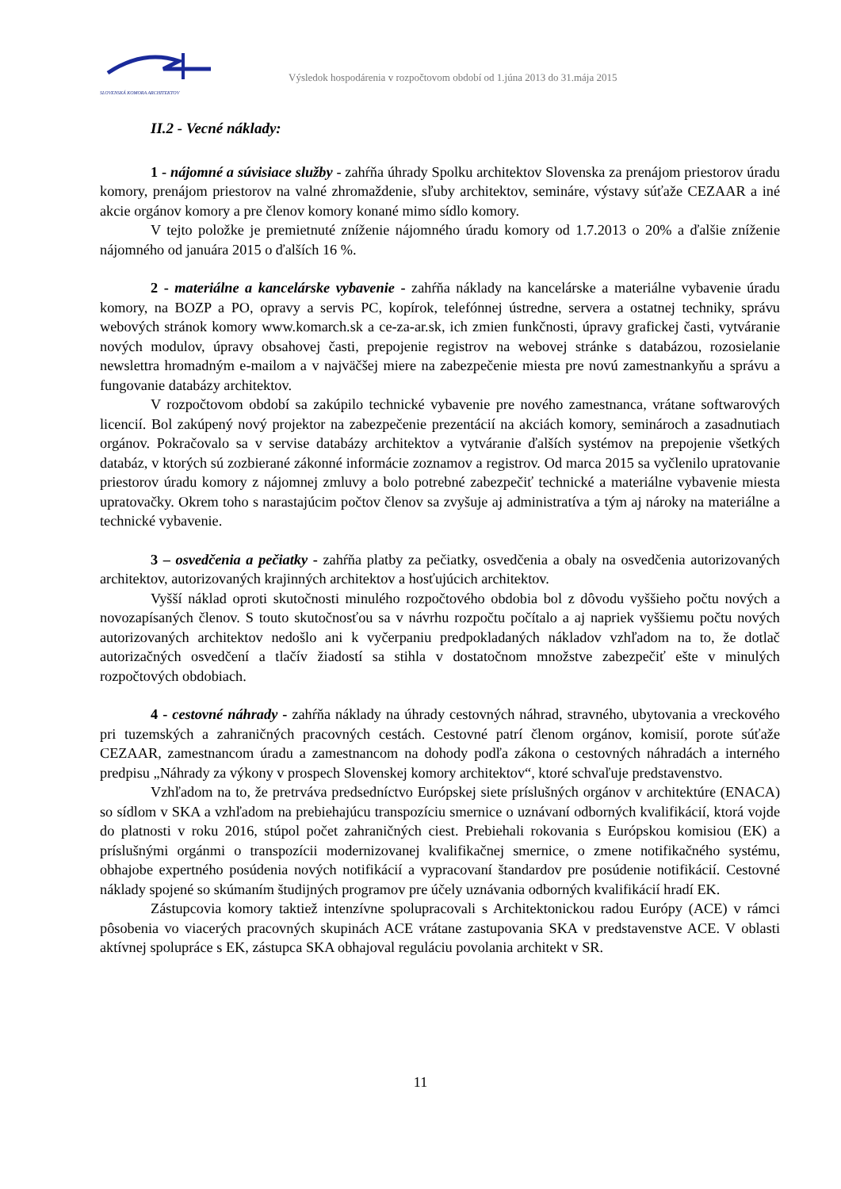SLOVENSKÁ KOMORA ARCHITEKTOV
Výsledok hospodárenia v rozpočtovom období od 1.júna 2013 do 31.mája 2015
II.2 - Vecné náklady:
1 - nájomné a súvisiace služby - zahŕňa úhrady Spolku architektov Slovenska za prenájom priestorov úradu komory, prenájom priestorov na valné zhromaždenie, sľuby architektov, semináre, výstavy súťaže CEZAAR a iné akcie orgánov komory a pre členov komory konané mimo sídlo komory.
V tejto položke je premietnuté zníženie nájomného úradu komory od 1.7.2013 o 20% a ďalšie zníženie nájomného od januára 2015 o ďalších 16 %.
2 - materiálne a kancelárske vybavenie - zahŕňa náklady na kancelárske a materiálne vybavenie úradu komory, na BOZP a PO, opravy a servis PC, kopírok, telefónnej ústredne, servera a ostatnej techniky, správu webových stránok komory www.komarch.sk a ce-za-ar.sk, ich zmien funkčnosti, úpravy grafickej časti, vytváranie nových modulov, úpravy obsahovej časti, prepojenie registrov na webovej stránke s databázou, rozosielanie newslettra hromadným e-mailom a v najväčšej miere na zabezpečenie miesta pre novú zamestnankyňu a správu a fungovanie databázy architektov.
V rozpočtovom období sa zakúpilo technické vybavenie pre nového zamestnanca, vrátane softwarových licencií. Bol zakúpený nový projektor na zabezpečenie prezentácií na akciách komory, seminároch a zasadnutiach orgánov. Pokračovalo sa v servise databázy architektov a vytváranie ďalších systémov na prepojenie všetkých databáz, v ktorých sú zozbierané zákonné informácie zoznamov a registrov. Od marca 2015 sa vyčlenilo upratovanie priestorov úradu komory z nájomnej zmluvy a bolo potrebné zabezpečiť technické a materiálne vybavenie miesta upratovačky. Okrem toho s narastajúcim počtov členov sa zvyšuje aj administratíva a tým aj nároky na materiálne a technické vybavenie.
3 – osvedčenia a pečiatky - zahŕňa platby za pečiatky, osvedčenia a obaly na osvedčenia autorizovaných architektov, autorizovaných krajinných architektov a hosťujúcich architektov.
Vyšší náklad oproti skutočnosti minulého rozpočtového obdobia bol z dôvodu vyššieho počtu nových a novozapísaných členov. S touto skutočnosťou sa v návrhu rozpočtu počítalo a aj napriek vyššiemu počtu nových autorizovaných architektov nedošlo ani k vyčerpaniu predpokladaných nákladov vzhľadom na to, že dotlač autorizačných osvedčení a tlačív žiadostí sa stihla v dostatočnom množstve zabezpečiť ešte v minulých rozpočtových obdobiach.
4 - cestovné náhrady - zahŕňa náklady na úhrady cestovných náhrad, stravného, ubytovania a vreckového pri tuzemských a zahraničných pracovných cestách. Cestovné patrí členom orgánov, komisií, porote súťaže CEZAAR, zamestnancom úradu a zamestnancom na dohody podľa zákona o cestovných náhradách a interného predpisu „Náhrady za výkony v prospech Slovenskej komory architektov“, ktoré schvaľuje predstavenstvo.
Vzhľadom na to, že pretrváva predsedníctvo Európskej siete príslušných orgánov v architektúre (ENACA) so sídlom v SKA a vzhľadom na prebiehajúcu transpozíciu smernice o uznávaní odborných kvalifikácií, ktorá vojde do platnosti v roku 2016, stúpol počet zahraničných ciest. Prebiehali rokovania s Európskou komisiou (EK) a príslušnými orgánmi o transpozícii modernizovanej kvalifikačnej smernice, o zmene notifikačného systému, obhajobe expertného posúdenia nových notifikácií a vypracovaní štandardov pre posúdenie notifikácií. Cestovné náklady spojené so skúmaním študijných programov pre účely uznávania odborných kvalifikácií hradí EK.
Zástupcovia komory taktiež intenzívne spolupracovali s Architektonickou radou Európy (ACE) v rámci pôsobenia vo viacerých pracovných skupinách ACE vrátane zastupovania SKA v predstavenstve ACE. V oblasti aktívnej spolupráce s EK, zástupca SKA obhajoval reguláciu povolania architekt v SR.
11